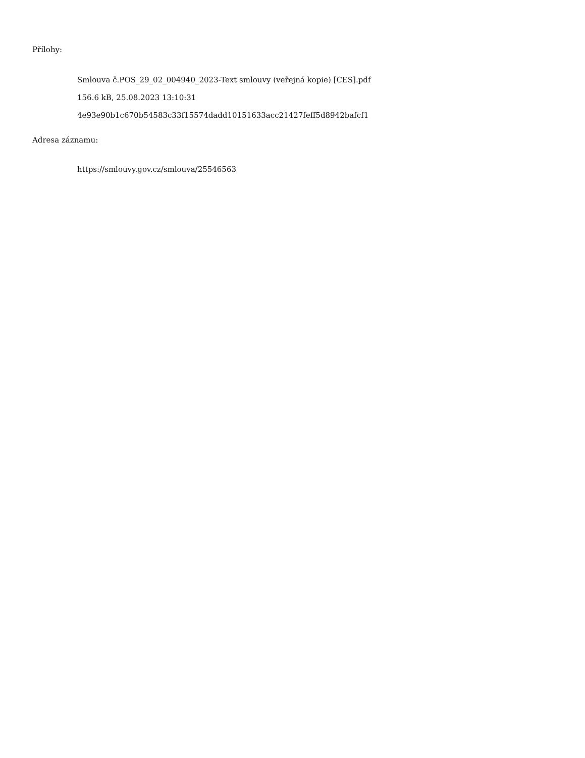Přílohy:
Smlouva č.POS_29_02_004940_2023-Text smlouvy (veřejná kopie) [CES].pdf
156.6 kB, 25.08.2023 13:10:31
4e93e90b1c670b54583c33f15574dadd10151633acc21427feff5d8942bafcf1
Adresa záznamu:
https://smlouvy.gov.cz/smlouva/25546563